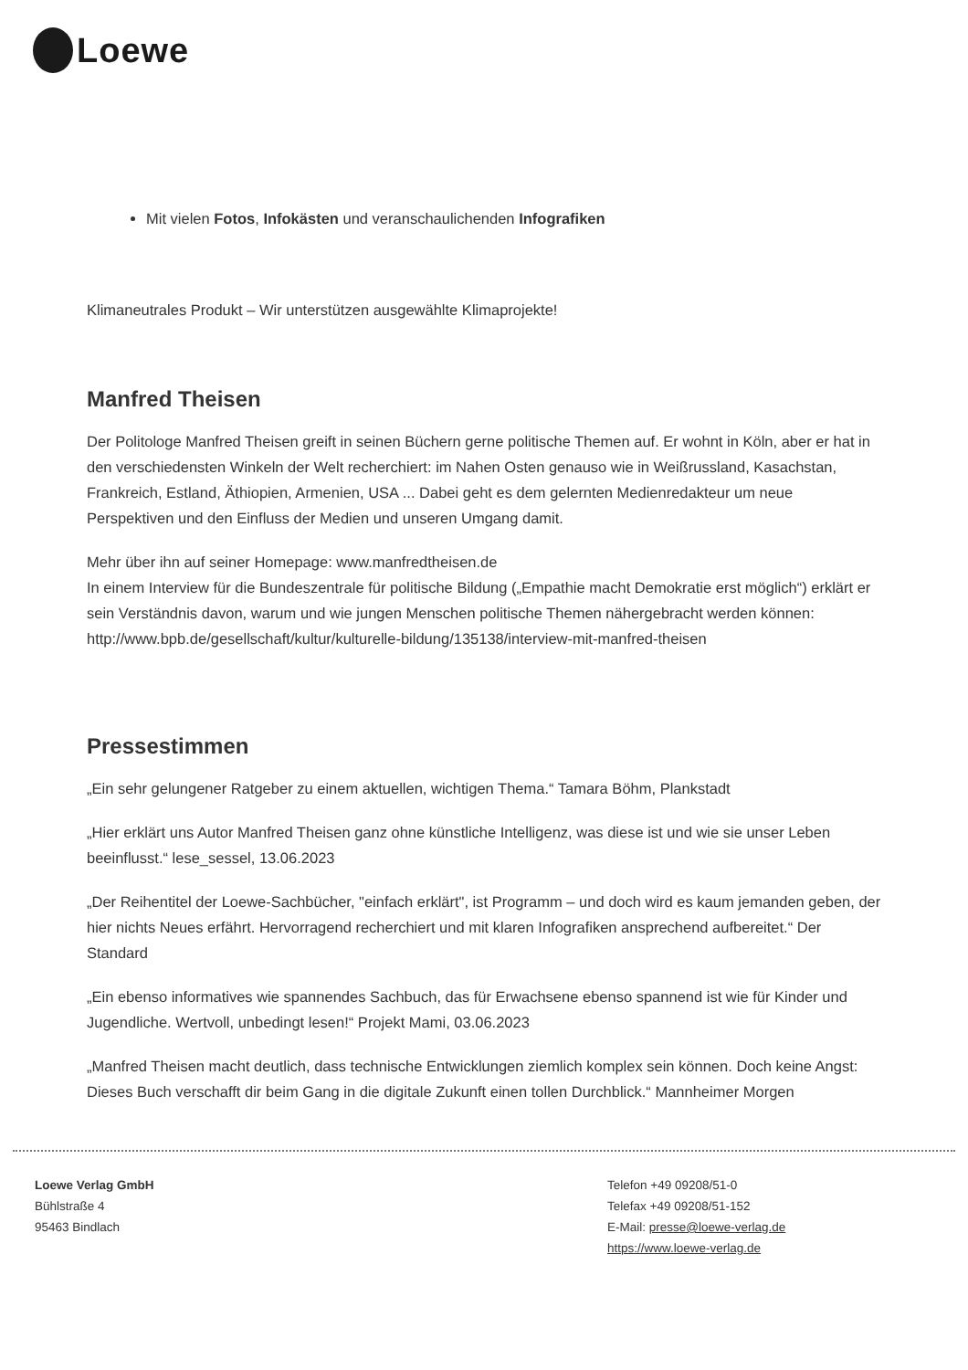Loewe
Mit vielen Fotos, Infokästen und veranschaulichenden Infografiken
Klimaneutrales Produkt – Wir unterstützen ausgewählte Klimaprojekte!
Manfred Theisen
Der Politologe Manfred Theisen greift in seinen Büchern gerne politische Themen auf. Er wohnt in Köln, aber er hat in den verschiedensten Winkeln der Welt recherchiert: im Nahen Osten genauso wie in Weißrussland, Kasachstan, Frankreich, Estland, Äthiopien, Armenien, USA ... Dabei geht es dem gelernten Medienredakteur um neue Perspektiven und den Einfluss der Medien und unseren Umgang damit.
Mehr über ihn auf seiner Homepage: www.manfredtheisen.de
In einem Interview für die Bundeszentrale für politische Bildung („Empathie macht Demokratie erst möglich“) erklärt er sein Verständnis davon, warum und wie jungen Menschen politische Themen nähergebracht werden können:
http://www.bpb.de/gesellschaft/kultur/kulturelle-bildung/135138/interview-mit-manfred-theisen
Pressestimmen
„Ein sehr gelungener Ratgeber zu einem aktuellen, wichtigen Thema.“ Tamara Böhm, Plankstadt
„Hier erklärt uns Autor Manfred Theisen ganz ohne künstliche Intelligenz, was diese ist und wie sie unser Leben beeinflusst.“ lese_sessel, 13.06.2023
„Der Reihentitel der Loewe-Sachbücher, "einfach erklärt", ist Programm – und doch wird es kaum jemanden geben, der hier nichts Neues erfährt. Hervorragend recherchiert und mit klaren Infografiken ansprechend aufbereitet.“ Der Standard
„Ein ebenso informatives wie spannendes Sachbuch, das für Erwachsene ebenso spannend ist wie für Kinder und Jugendliche. Wertvoll, unbedingt lesen!“ Projekt Mami, 03.06.2023
„Manfred Theisen macht deutlich, dass technische Entwicklungen ziemlich komplex sein können. Doch keine Angst: Dieses Buch verschafft dir beim Gang in die digitale Zukunft einen tollen Durchblick.“ Mannheimer Morgen
Loewe Verlag GmbH
Bühlstraße 4
95463 Bindlach
Telefon +49 09208/51-0
Telefax +49 09208/51-152
E-Mail: presse@loewe-verlag.de
https://www.loewe-verlag.de